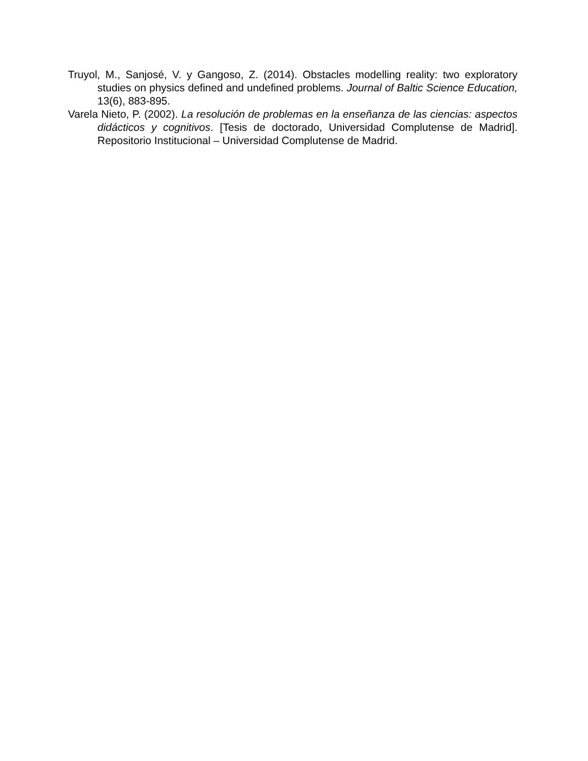Truyol, M., Sanjosé, V. y Gangoso, Z. (2014). Obstacles modelling reality: two exploratory studies on physics defined and undefined problems. Journal of Baltic Science Education, 13(6), 883-895.
Varela Nieto, P. (2002). La resolución de problemas en la enseñanza de las ciencias: aspectos didácticos y cognitivos. [Tesis de doctorado, Universidad Complutense de Madrid]. Repositorio Institucional – Universidad Complutense de Madrid.